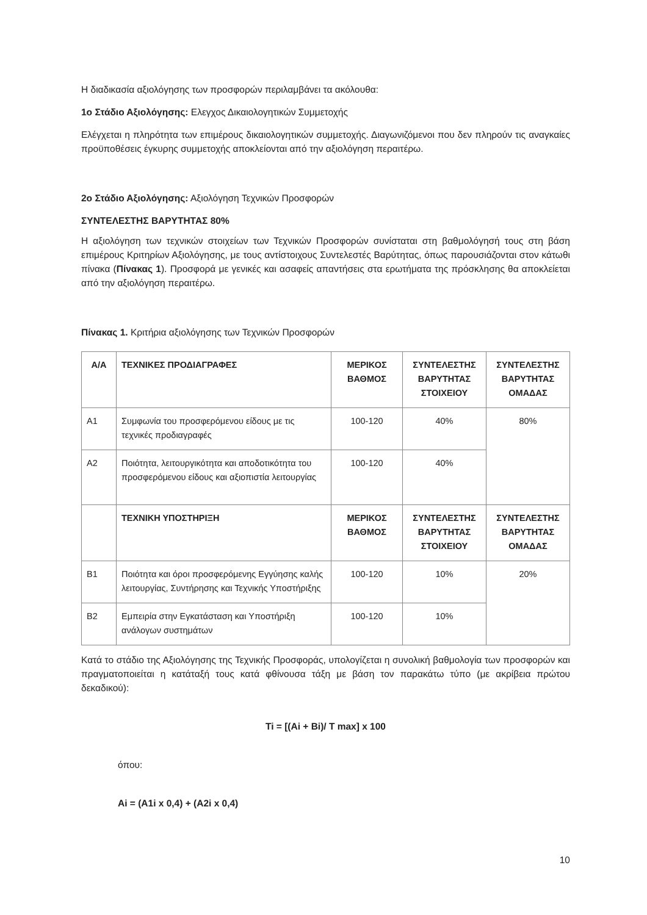Η διαδικασία αξιολόγησης των προσφορών περιλαμβάνει τα ακόλουθα:
1ο Στάδιο Αξιολόγησης: Ελεγχος Δικαιολογητικών Συμμετοχής
Ελέγχεται η πληρότητα των επιμέρους δικαιολογητικών συμμετοχής. Διαγωνιζόμενοι που δεν πληρούν τις αναγκαίες προϋποθέσεις έγκυρης συμμετοχής αποκλείονται από την αξιολόγηση περαιτέρω.
2ο Στάδιο Αξιολόγησης: Αξιολόγηση Τεχνικών Προσφορών
ΣΥΝΤΕΛΕΣΤΗΣ ΒΑΡΥΤΗΤΑΣ 80%
Η αξιολόγηση των τεχνικών στοιχείων των Τεχνικών Προσφορών συνίσταται στη βαθμολόγησή τους στη βάση επιμέρους Κριτηρίων Αξιολόγησης, με τους αντίστοιχους Συντελεστές Βαρύτητας, όπως παρουσιάζονται στον κάτωθι πίνακα (Πίνακας 1). Προσφορά με γενικές και ασαφείς απαντήσεις στα ερωτήματα της πρόσκλησης θα αποκλείεται από την αξιολόγηση περαιτέρω.
Πίνακας 1. Κριτήρια αξιολόγησης των Τεχνικών Προσφορών
| Α/Α | ΤΕΧΝΙΚΕΣ ΠΡΟΔΙΑΓΡΑΦΕΣ | ΜΕΡΙΚΟΣ ΒΑΘΜΟΣ | ΣΥΝΤΕΛΕΣΤΗΣ ΒΑΡΥΤΗΤΑΣ ΣΤΟΙΧΕΙΟΥ | ΣΥΝΤΕΛΕΣΤΗΣ ΒΑΡΥΤΗΤΑΣ ΟΜΑΔΑΣ |
| --- | --- | --- | --- | --- |
| Α1 | Συμφωνία του προσφερόμενου είδους με τις τεχνικές προδιαγραφές | 100-120 | 40% | 80% |
| Α2 | Ποιότητα, λειτουργικότητα και αποδοτικότητα του προσφερόμενου είδους και αξιοπιστία λειτουργίας | 100-120 | 40% | |
| | ΤΕΧΝΙΚΗ ΥΠΟΣΤΗΡΙΞΗ | ΜΕΡΙΚΟΣ ΒΑΘΜΟΣ | ΣΥΝΤΕΛΕΣΤΗΣ ΒΑΡΥΤΗΤΑΣ ΣΤΟΙΧΕΙΟΥ | ΣΥΝΤΕΛΕΣΤΗΣ ΒΑΡΥΤΗΤΑΣ ΟΜΑΔΑΣ |
| Β1 | Ποιότητα και όροι προσφερόμενης Εγγύησης καλής λειτουργίας, Συντήρησης και Τεχνικής Υποστήριξης | 100-120 | 10% | 20% |
| Β2 | Εμπειρία στην Εγκατάσταση και Υποστήριξη ανάλογων συστημάτων | 100-120 | 10% | |
Κατά το στάδιο της Αξιολόγησης της Τεχνικής Προσφοράς, υπολογίζεται η συνολική βαθμολογία των προσφορών και πραγματοποιείται η κατάταξή τους κατά φθίνουσα τάξη με βάση τον παρακάτω τύπο (με ακρίβεια πρώτου δεκαδικού):
Ti = [(Ai + Bi)/ T max] x 100
όπου:
Ai = (A1i x 0,4) + (A2i x 0,4)
10